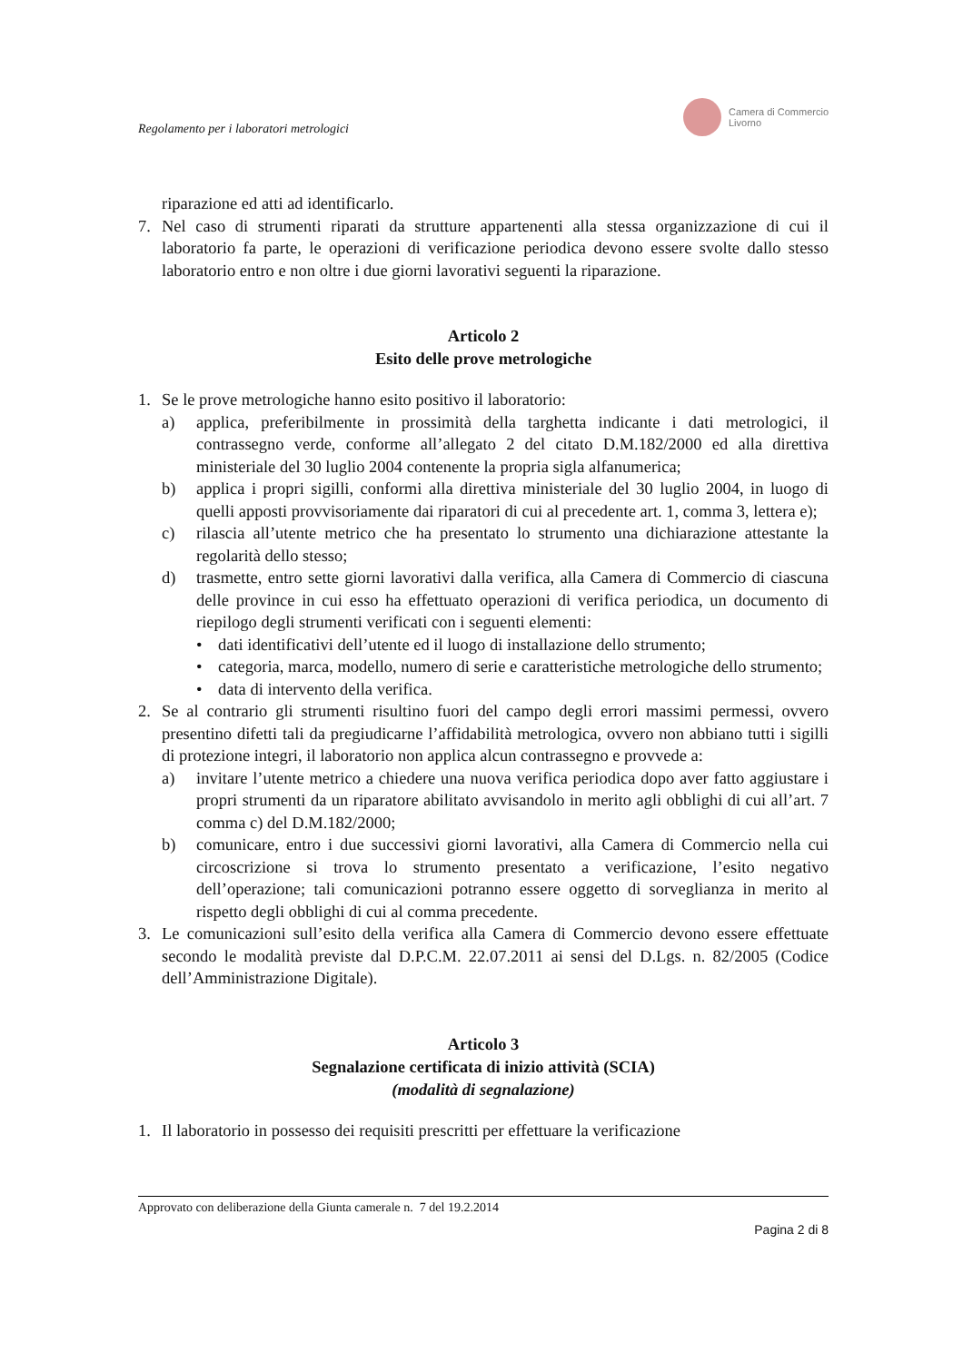Regolamento per i laboratori metrologici
Camera di Commercio
Livorno
riparazione ed atti ad identificarlo.
7. Nel caso di strumenti riparati da strutture appartenenti alla stessa organizzazione di cui il laboratorio fa parte, le operazioni di verificazione periodica devono essere svolte dallo stesso laboratorio entro e non oltre i due giorni lavorativi seguenti la riparazione.
Articolo 2
Esito delle prove metrologiche
1. Se le prove metrologiche hanno esito positivo il laboratorio:
a) applica, preferibilmente in prossimità della targhetta indicante i dati metrologici, il contrassegno verde, conforme all’allegato 2 del citato D.M.182/2000 ed alla direttiva ministeriale del 30 luglio 2004 contenente la propria sigla alfanumerica;
b) applica i propri sigilli, conformi alla direttiva ministeriale del 30 luglio 2004, in luogo di quelli apposti provvisoriamente dai riparatori di cui al precedente art. 1, comma 3, lettera e);
c) rilascia all’utente metrico che ha presentato lo strumento una dichiarazione attestante la regolarità dello stesso;
d) trasmette, entro sette giorni lavorativi dalla verifica, alla Camera di Commercio di ciascuna delle province in cui esso ha effettuato operazioni di verifica periodica, un documento di riepilogo degli strumenti verificati con i seguenti elementi:
• dati identificativi dell’utente ed il luogo di installazione dello strumento;
• categoria, marca, modello, numero di serie e caratteristiche metrologiche dello strumento;
• data di intervento della verifica.
2. Se al contrario gli strumenti risultino fuori del campo degli errori massimi permessi, ovvero presentino difetti tali da pregiudicarne l’affidabilità metrologica, ovvero non abbiano tutti i sigilli di protezione integri, il laboratorio non applica alcun contrassegno e provvede a:
a) invitare l’utente metrico a chiedere una nuova verifica periodica dopo aver fatto aggiustare i propri strumenti da un riparatore abilitato avvisandolo in merito agli obblighi di cui all’art. 7 comma c) del D.M.182/2000;
b) comunicare, entro i due successivi giorni lavorativi, alla Camera di Commercio nella cui circoscrizione si trova lo strumento presentato a verificazione, l’esito negativo dell’operazione; tali comunicazioni potranno essere oggetto di sorveglianza in merito al rispetto degli obblighi di cui al comma precedente.
3. Le comunicazioni sull’esito della verifica alla Camera di Commercio devono essere effettuate secondo le modalità previste dal D.P.C.M. 22.07.2011 ai sensi del D.Lgs. n. 82/2005 (Codice dell’Amministrazione Digitale).
Articolo 3
Segnalazione certificata di inizio attività (SCIA)
(modalità di segnalazione)
1. Il laboratorio in possesso dei requisiti prescritti per effettuare la verificazione
Approvato con deliberazione della Giunta camerale n. 7 del 19.2.2014
Pagina 2 di 8